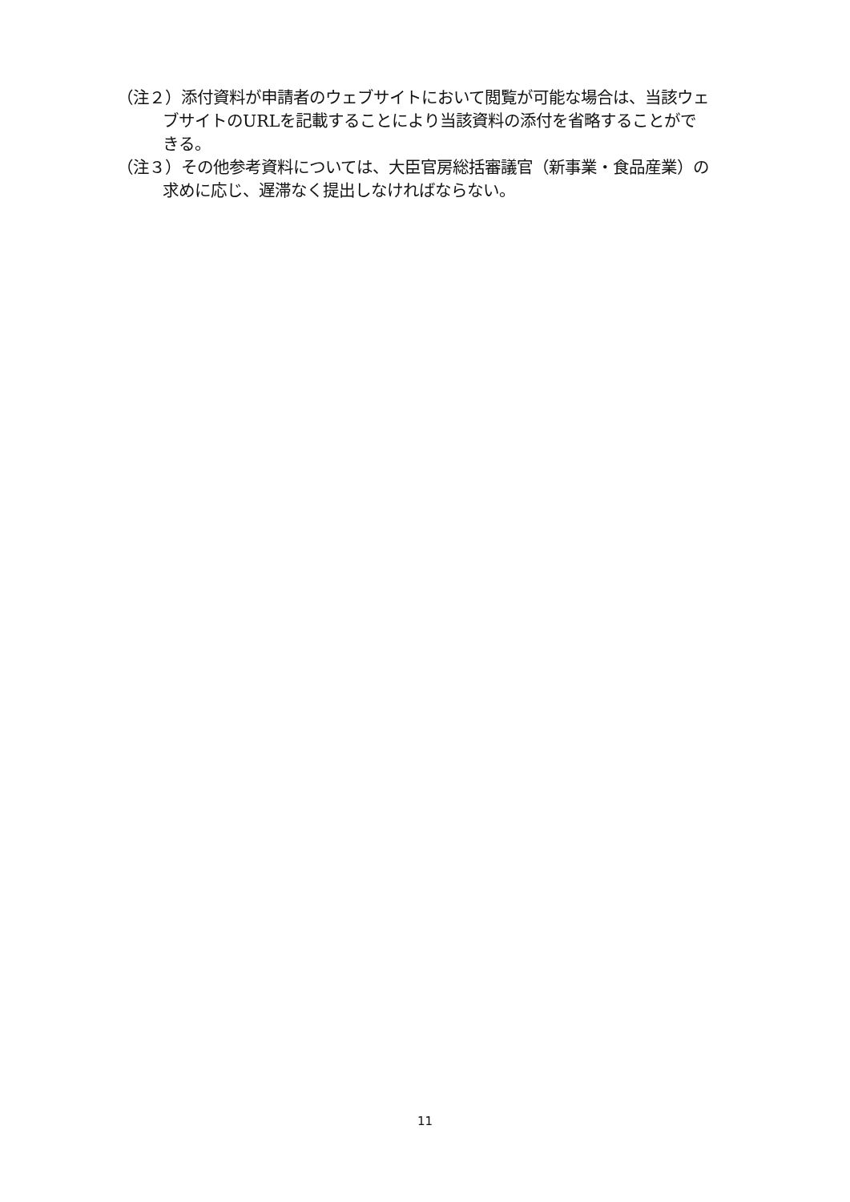（注２）添付資料が申請者のウェブサイトにおいて閲覧が可能な場合は、当該ウェブサイトのURLを記載することにより当該資料の添付を省略することができる。
（注３）その他参考資料については、大臣官房総括審議官（新事業・食品産業）の求めに応じ、遅滞なく提出しなければならない。
11